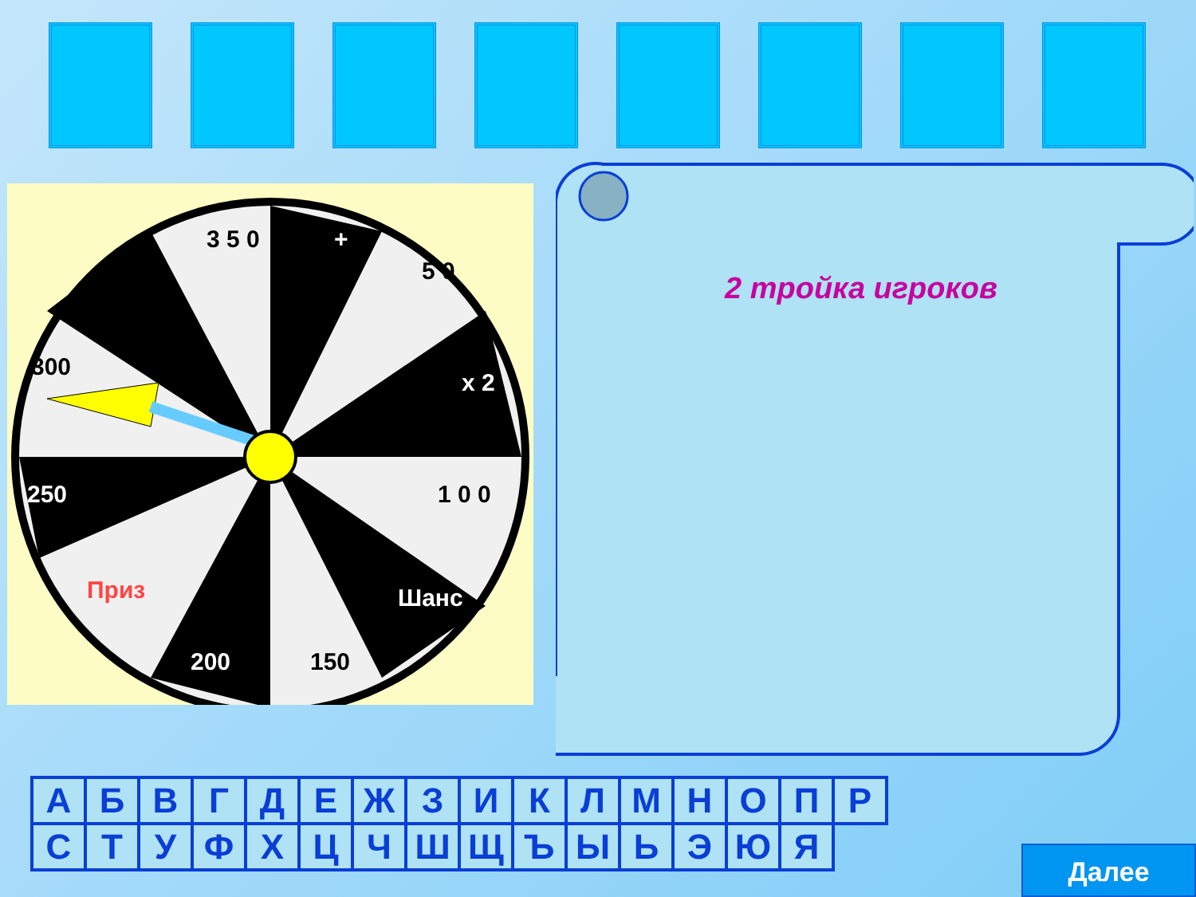3 5 0
+
5 0
x 2
1 0 0
Шанс
150
200
Приз
250
300
2 тройка игроков
| А | Б | В | Г | Д | Е | Ж | З | И | К | Л | М | Н | О | П | Р |
| С | Т | У | Ф | Х | Ц | Ч | Ш | Щ | Ъ | Ы | Ь | Э | Ю | Я | |
Далее